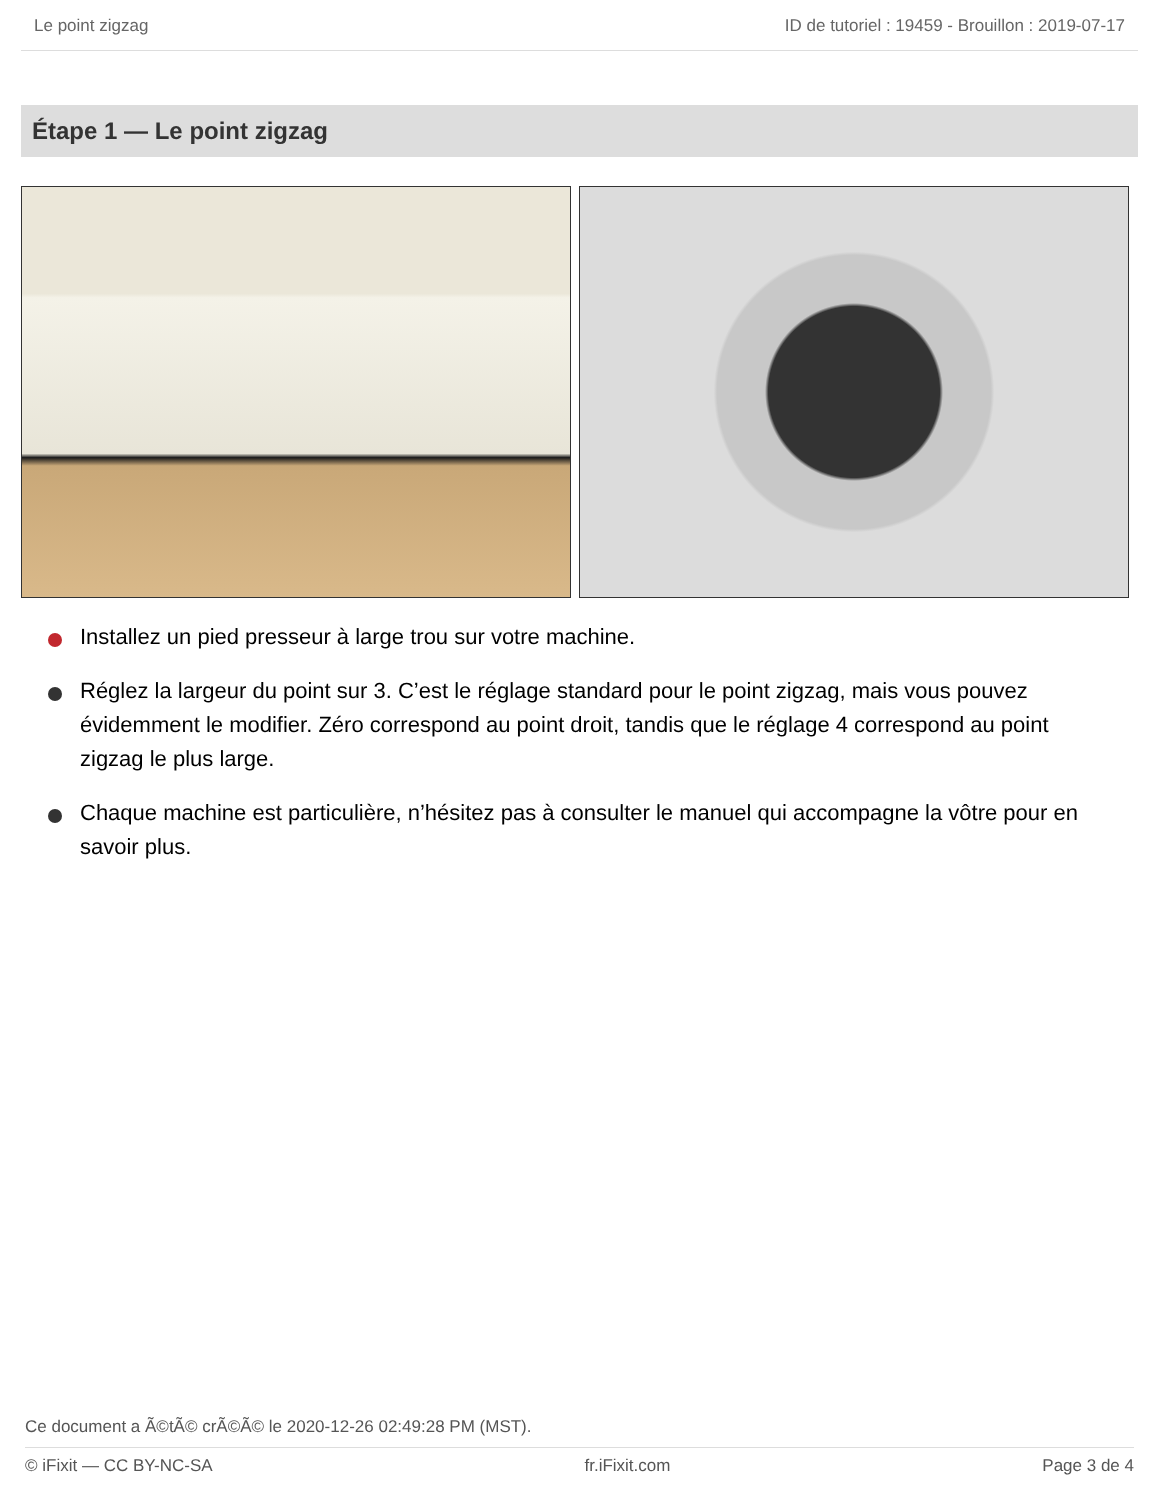Le point zigzag ID de tutoriel : 19459 - Brouillon : 2019-07-17
Étape 1 — Le point zigzag
Installez un pied presseur à large trou sur votre machine.
Réglez la largeur du point sur 3. C’est le réglage standard pour le point zigzag, mais vous pouvez évidemment le modifier. Zéro correspond au point droit, tandis que le réglage 4 correspond au point zigzag le plus large.
Chaque machine est particulière, n’hésitez pas à consulter le manuel qui accompagne la vôtre pour en savoir plus.
Ce document a Ã©tÃ© crÃ©Ã© le 2020-12-26 02:49:28 PM (MST).
© iFixit — CC BY-NC-SA fr.iFixit.com Page 3 de 4